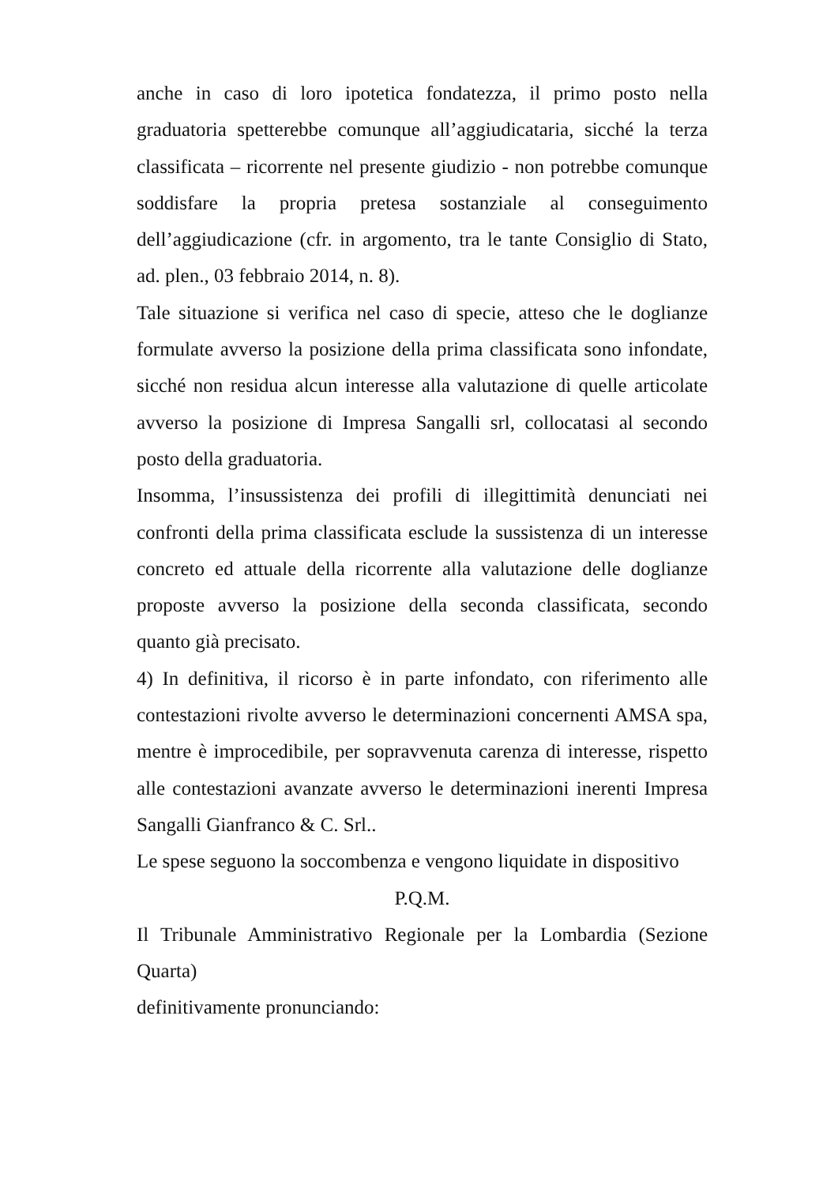anche in caso di loro ipotetica fondatezza, il primo posto nella graduatoria spetterebbe comunque all’aggiudicataria, sicché la terza classificata – ricorrente nel presente giudizio - non potrebbe comunque soddisfare la propria pretesa sostanziale al conseguimento dell’aggiudicazione (cfr. in argomento, tra le tante Consiglio di Stato, ad. plen., 03 febbraio 2014, n. 8).
Tale situazione si verifica nel caso di specie, atteso che le doglianze formulate avverso la posizione della prima classificata sono infondate, sicché non residua alcun interesse alla valutazione di quelle articolate avverso la posizione di Impresa Sangalli srl, collocatasi al secondo posto della graduatoria.
Insomma, l’insussistenza dei profili di illegittimità denunciati nei confronti della prima classificata esclude la sussistenza di un interesse concreto ed attuale della ricorrente alla valutazione delle doglianze proposte avverso la posizione della seconda classificata, secondo quanto già precisato.
4) In definitiva, il ricorso è in parte infondato, con riferimento alle contestazioni rivolte avverso le determinazioni concernenti AMSA spa, mentre è improcedibile, per sopravvenuta carenza di interesse, rispetto alle contestazioni avanzate avverso le determinazioni inerenti Impresa Sangalli Gianfranco & C. Srl..
Le spese seguono la soccombenza e vengono liquidate in dispositivo
P.Q.M.
Il Tribunale Amministrativo Regionale per la Lombardia (Sezione Quarta)
definitivamente pronunciando: